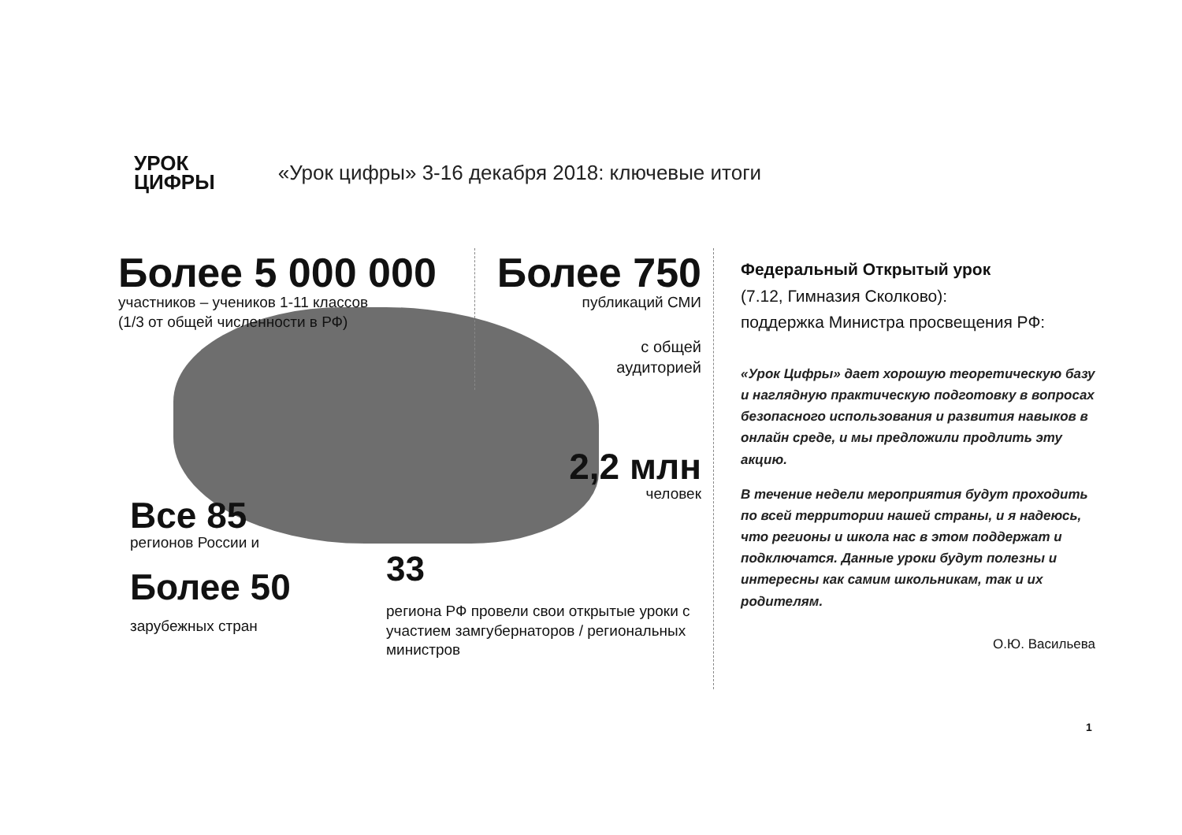УРОК
ЦИФРЫ
«Урок цифры» 3-16 декабря 2018: ключевые итоги
Более 5 000 000
участников – учеников 1-11 классов
(1/3 от общей численности в РФ)
Все 85
регионов России и
Более 50
зарубежных стран
Более 750
публикаций СМИ
с общей
аудиторией
2,2 млн
человек
33
региона РФ провели свои открытые уроки с участием замгубернаторов / региональных министров
Федеральный Открытый урок
(7.12, Гимназия Сколково):
поддержка Министра просвещения РФ:
«Урок Цифры» дает хорошую теоретическую базу и наглядную практическую подготовку в вопросах безопасного использования и развития навыков в онлайн среде, и мы предложили продлить эту акцию.
В течение недели мероприятия будут проходить по всей территории нашей страны, и я надеюсь, что регионы и школа нас в этом поддержат и подключатся. Данные уроки будут полезны и интересны как самим школьникам, так и их родителям.
О.Ю. Васильева
1